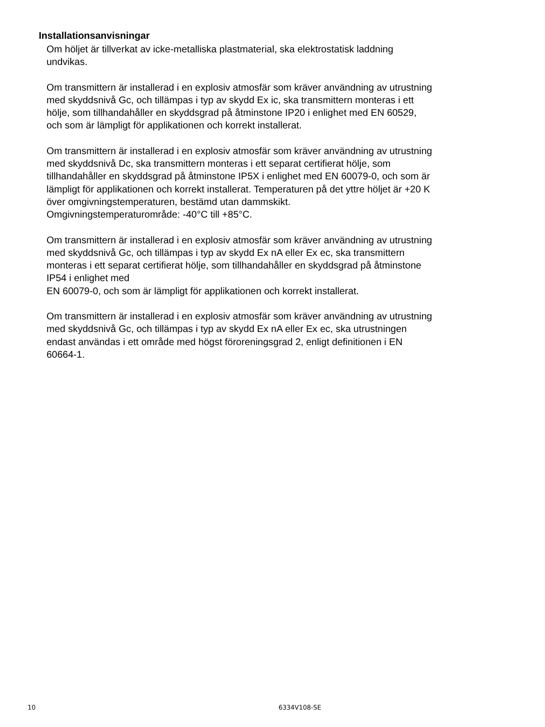Installationsanvisningar
Om höljet är tillverkat av icke-metalliska plastmaterial, ska elektrostatisk laddning undvikas.
Om transmittern är installerad i en explosiv atmosfär som kräver användning av utrustning med skyddsnivå Gc, och tillämpas i typ av skydd Ex ic, ska transmittern monteras i ett hölje, som tillhandahåller en skyddsgrad på åtminstone IP20 i enlighet med EN 60529, och som är lämpligt för applikationen och korrekt installerat.
Om transmittern är installerad i en explosiv atmosfär som kräver användning av utrustning med skyddsnivå Dc, ska transmittern monteras i ett separat certifierat hölje, som tillhandahåller en skyddsgrad på åtminstone IP5X i enlighet med EN 60079-0, och som är lämpligt för applikationen och korrekt installerat. Temperaturen på det yttre höljet är +20 K över omgivningstemperaturen, bestämd utan dammskikt.
Omgivningstemperaturområde: -40°C till +85°C.
Om transmittern är installerad i en explosiv atmosfär som kräver användning av utrustning med skyddsnivå Gc, och tillämpas i typ av skydd Ex nA eller Ex ec, ska transmittern monteras i ett separat certifierat hölje, som tillhandahåller en skyddsgrad på åtminstone IP54 i enlighet med
EN 60079-0, och som är lämpligt för applikationen och korrekt installerat.
Om transmittern är installerad i en explosiv atmosfär som kräver användning av utrustning med skyddsnivå Gc, och tillämpas i typ av skydd Ex nA eller Ex ec, ska utrustningen endast användas i ett område med högst föroreningsgrad 2, enligt definitionen i EN 60664-1.
10 6334V108-SE